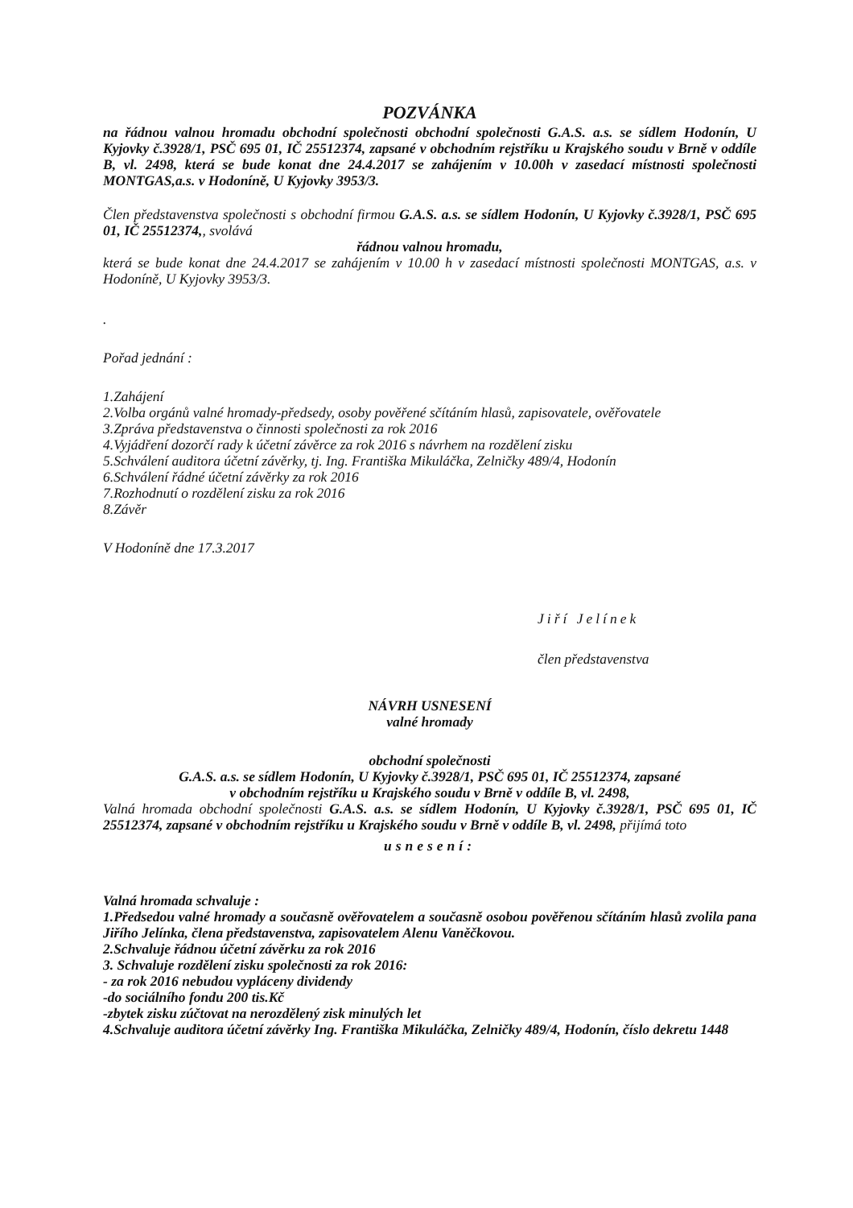POZVÁNKA
na řádnou valnou hromadu obchodní společnosti obchodní společnosti G.A.S. a.s. se sídlem Hodonín, U Kyjovky č.3928/1, PSČ 695 01, IČ 25512374, zapsané v obchodním rejstříku u Krajského soudu v Brně v oddíle B, vl. 2498, která se bude konat dne 24.4.2017 se zahájením v 10.00h v zasedací místnosti společnosti MONTGAS,a.s. v Hodoníně, U Kyjovky 3953/3.
Člen představenstva společnosti s obchodní firmou G.A.S. a.s. se sídlem Hodonín, U Kyjovky č.3928/1, PSČ 695 01, IČ 25512374,, svolává
řádnou valnou hromadu,
která se bude konat dne 24.4.2017 se zahájením v 10.00 h v zasedací místnosti společnosti MONTGAS, a.s. v Hodoníně, U Kyjovky 3953/3.
.
Pořad jednání :
1.Zahájení
2.Volba orgánů valné hromady-předsedy, osoby pověřené sčítáním hlasů, zapisovatele, ověřovatele
3.Zpráva představenstva o činnosti společnosti za rok 2016
4.Vyjádření dozorčí rady k účetní závěrce za rok 2016 s návrhem na rozdělení zisku
5.Schválení auditora účetní závěrky, tj. Ing. Františka Mikuláčka, Zelničky 489/4, Hodonín
6.Schválení řádné účetní závěrky za rok 2016
7.Rozhodnutí o rozdělení zisku za rok 2016
8.Závěr
V Hodoníně dne 17.3.2017
Jiří Jelínek
člen představenstva
NÁVRH USNESENÍ
valné hromady
obchodní společnosti
G.A.S. a.s. se sídlem Hodonín, U Kyjovky č.3928/1, PSČ 695 01, IČ 25512374, zapsané
v obchodním rejstříku u Krajského soudu v Brně v oddíle B, vl. 2498,
Valná hromada obchodní společnosti G.A.S. a.s. se sídlem Hodonín, U Kyjovky č.3928/1, PSČ 695 01, IČ 25512374, zapsané v obchodním rejstříku u Krajského soudu v Brně v oddíle B, vl. 2498, přijímá toto
usnesení:
Valná hromada schvaluje :
1.Předsedou valné hromady a současně ověřovatelem a současně osobou pověřenou sčítáním hlasů zvolila pana Jiřího Jelínka, člena představenstva, zapisovatelem Alenu Vaněčkovou.
2.Schvaluje řádnou účetní závěrku za rok 2016
3. Schvaluje rozdělení zisku společnosti za rok 2016:
- za rok 2016 nebudou vypláceny dividendy
-do sociálního fondu 200 tis.Kč
-zbytek zisku zúčtovat na nerozdělený zisk minulých let
4.Schvaluje auditora účetní závěrky Ing. Františka Mikuláčka, Zelničky 489/4, Hodonín, číslo dekretu 1448